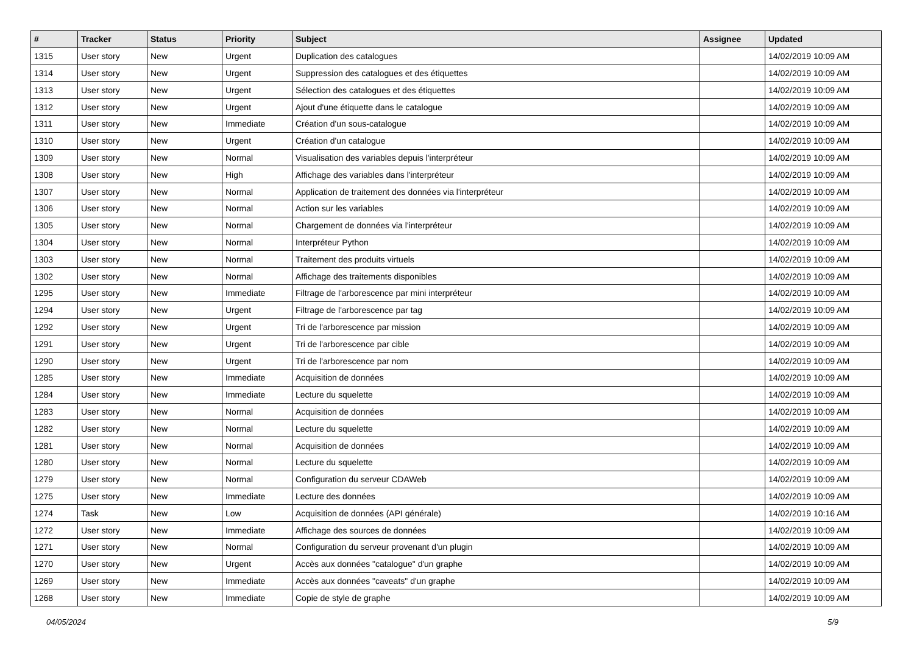| # | Tracker | Status | Priority | Subject | Assignee | Updated |
| --- | --- | --- | --- | --- | --- | --- |
| 1315 | User story | New | Urgent | Duplication des catalogues | | 14/02/2019 10:09 AM |
| 1314 | User story | New | Urgent | Suppression des catalogues et des étiquettes | | 14/02/2019 10:09 AM |
| 1313 | User story | New | Urgent | Sélection des catalogues et des étiquettes | | 14/02/2019 10:09 AM |
| 1312 | User story | New | Urgent | Ajout d'une étiquette dans le catalogue | | 14/02/2019 10:09 AM |
| 1311 | User story | New | Immediate | Création d'un sous-catalogue | | 14/02/2019 10:09 AM |
| 1310 | User story | New | Urgent | Création d'un catalogue | | 14/02/2019 10:09 AM |
| 1309 | User story | New | Normal | Visualisation des variables depuis l'interpréteur | | 14/02/2019 10:09 AM |
| 1308 | User story | New | High | Affichage des variables dans l'interpréteur | | 14/02/2019 10:09 AM |
| 1307 | User story | New | Normal | Application de traitement des données via l'interpréteur | | 14/02/2019 10:09 AM |
| 1306 | User story | New | Normal | Action sur les variables | | 14/02/2019 10:09 AM |
| 1305 | User story | New | Normal | Chargement de données via l'interpréteur | | 14/02/2019 10:09 AM |
| 1304 | User story | New | Normal | Interpréteur Python | | 14/02/2019 10:09 AM |
| 1303 | User story | New | Normal | Traitement des produits virtuels | | 14/02/2019 10:09 AM |
| 1302 | User story | New | Normal | Affichage des traitements disponibles | | 14/02/2019 10:09 AM |
| 1295 | User story | New | Immediate | Filtrage de l'arborescence par mini interpréteur | | 14/02/2019 10:09 AM |
| 1294 | User story | New | Urgent | Filtrage de l'arborescence par tag | | 14/02/2019 10:09 AM |
| 1292 | User story | New | Urgent | Tri de l'arborescence par mission | | 14/02/2019 10:09 AM |
| 1291 | User story | New | Urgent | Tri de l'arborescence par cible | | 14/02/2019 10:09 AM |
| 1290 | User story | New | Urgent | Tri de l'arborescence par nom | | 14/02/2019 10:09 AM |
| 1285 | User story | New | Immediate | Acquisition de données | | 14/02/2019 10:09 AM |
| 1284 | User story | New | Immediate | Lecture du squelette | | 14/02/2019 10:09 AM |
| 1283 | User story | New | Normal | Acquisition de données | | 14/02/2019 10:09 AM |
| 1282 | User story | New | Normal | Lecture du squelette | | 14/02/2019 10:09 AM |
| 1281 | User story | New | Normal | Acquisition de données | | 14/02/2019 10:09 AM |
| 1280 | User story | New | Normal | Lecture du squelette | | 14/02/2019 10:09 AM |
| 1279 | User story | New | Normal | Configuration du serveur CDAWeb | | 14/02/2019 10:09 AM |
| 1275 | User story | New | Immediate | Lecture des données | | 14/02/2019 10:09 AM |
| 1274 | Task | New | Low | Acquisition de données (API générale) | | 14/02/2019 10:16 AM |
| 1272 | User story | New | Immediate | Affichage des sources de données | | 14/02/2019 10:09 AM |
| 1271 | User story | New | Normal | Configuration du serveur provenant d'un plugin | | 14/02/2019 10:09 AM |
| 1270 | User story | New | Urgent | Accès aux données "catalogue" d'un graphe | | 14/02/2019 10:09 AM |
| 1269 | User story | New | Immediate | Accès aux données "caveats" d'un graphe | | 14/02/2019 10:09 AM |
| 1268 | User story | New | Immediate | Copie de style de graphe | | 14/02/2019 10:09 AM |
04/05/2024 5/9